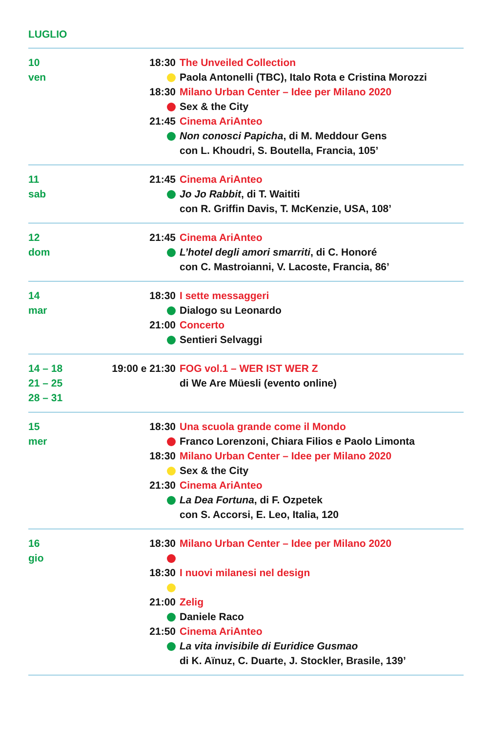LUGLIO
| 10 | 18:30 | The Unveiled Collection |
| ven | | Paola Antonelli (TBC), Italo Rota e Cristina Morozzi |
| | 18:30 | Milano Urban Center – Idee per Milano 2020 |
| | | Sex & the City |
| | 21:45 | Cinema AriAnteo |
| | | Non conosci Papicha , di M. Meddour Gens |
| | | con L. Khoudri, S. Boutella, Francia, 105’ |
| 11 | 21:45 | Cinema AriAnteo |
| sab | | Jo Jo Rabbit , di T. Waititi |
| | | con R. Griffin Davis, T. McKenzie, USA, 108’ |
| 12 | 21:45 | Cinema AriAnteo |
| dom | | L’hotel degli amori smarriti , di C. Honoré |
| | | con C. Mastroianni, V. Lacoste, Francia, 86’ |
| 14 | 18:30 | I sette messaggeri |
| mar | | Dialogo su Leonardo |
| | 21:00 | Concerto |
| | | Sentieri Selvaggi |
| 14 – 18 | 19:00 e 21:30 | FOG vol.1 – WER IST WER Z |
| 21 – 25 | | di We Are Müesli (evento online) |
| 28 – 31 | | |
| 15 | 18:30 | Una scuola grande come il Mondo |
| mer | | Franco Lorenzoni, Chiara Filios e Paolo Limonta |
| | 18:30 | Milano Urban Center – Idee per Milano 2020 |
| | | Sex & the City |
| | 21:30 | Cinema AriAnteo |
| | | La Dea Fortuna , di F. Ozpetek |
| | | con S. Accorsi, E. Leo, Italia, 120 |
| 16 | 18:30 | Milano Urban Center – Idee per Milano 2020 |
| gio | | |
| | 18:30 | I nuovi milanesi nel design |
| | 21:00 | Zelig |
| | | Daniele Raco |
| | 21:50 | Cinema AriAnteo |
| | | La vita invisibile di Euridice Gusmao |
| | | di K. Aïnuz, C. Duarte, J. Stockler, Brasile, 139’ |